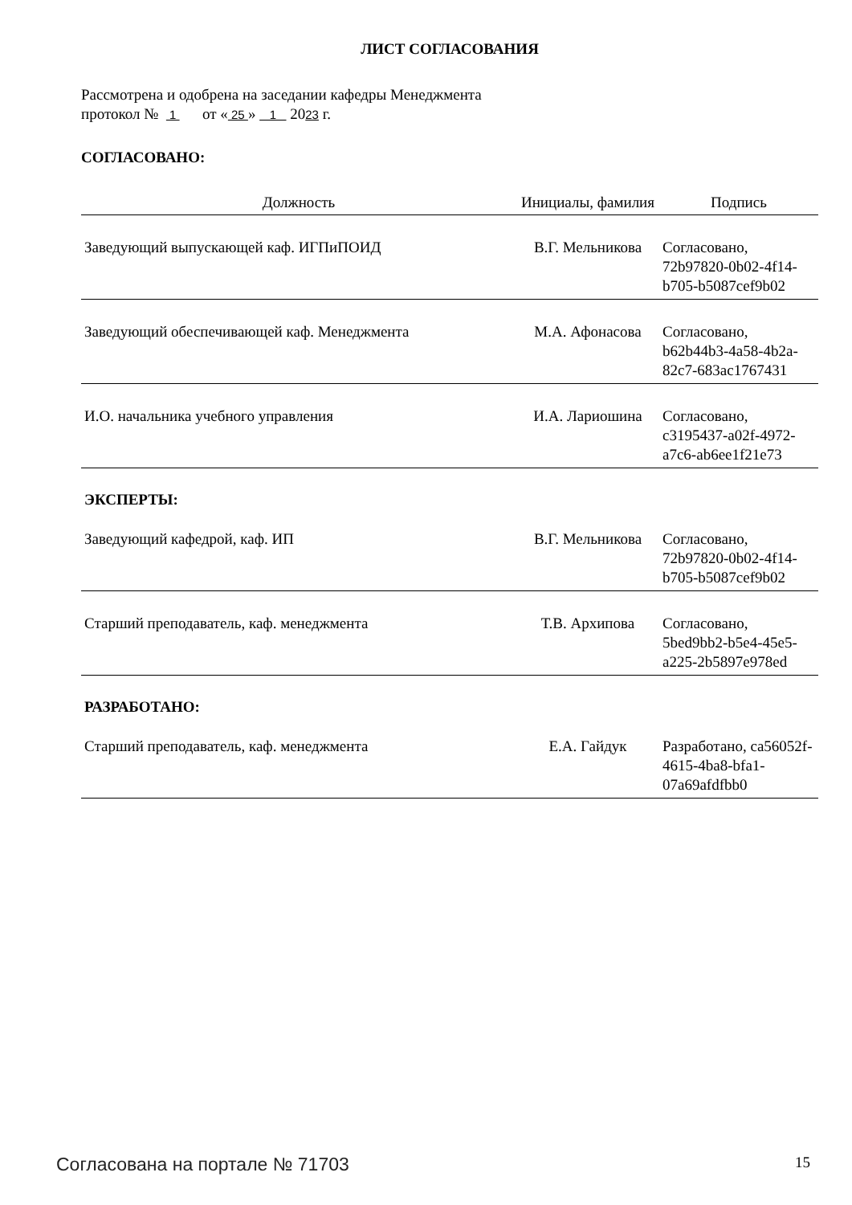ЛИСТ СОГЛАСОВАНИЯ
Рассмотрена и одобрена на заседании кафедры Менеджмента
протокол № 1 от « 25 » 1 2023 г.
СОГЛАСОВАНО:
| Должность | Инициалы, фамилия | Подпись |
| --- | --- | --- |
| Заведующий выпускающей каф. ИГПиПОИД | В.Г. Мельникова | Согласовано, 72b97820-0b02-4f14-b705-b5087cef9b02 |
| Заведующий обеспечивающей каф. Менеджмента | М.А. Афонасова | Согласовано, b62b44b3-4a58-4b2a-82c7-683ac1767431 |
| И.О. начальника учебного управления | И.А. Лариошина | Согласовано, c3195437-a02f-4972-a7c6-ab6ee1f21e73 |
ЭКСПЕРТЫ:
| Заведующий кафедрой, каф. ИП | В.Г. Мельникова | Согласовано, 72b97820-0b02-4f14-b705-b5087cef9b02 |
| Старший преподаватель, каф. менеджмента | Т.В. Архипова | Согласовано, 5bed9bb2-b5e4-45e5-a225-2b5897e978ed |
РАЗРАБОТАНО:
| Старший преподаватель, каф. менеджмента | Е.А. Гайдук | Разработано, ca56052f-4615-4ba8-bfa1-07a69afdfbb0 |
Согласована на портале № 71703 15